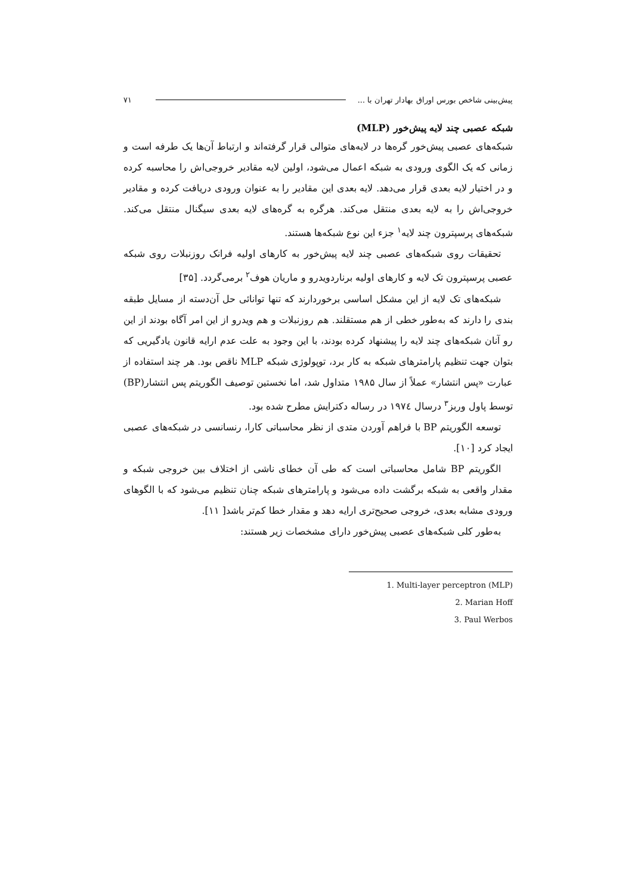پیش‌بینی شاخص بورس اوراق بهادار تهران با ... ۷۱
شبکه عصبی چند لایه پیش‌خور (MLP)
شبکه‌های عصبی پیش‌خور گره‌ها در لایه‌های متوالی قرار گرفته‌اند و ارتباط آن‌ها یک طرفه است و زمانی که یک الگوی ورودی به شبکه اعمال می‌شود، اولین لایه مقادیر خروجی‌اش را محاسبه کرده و در اختیار لایه بعدی قرار می‌دهد. لایه بعدی این مقادیر را به عنوان ورودی دریافت کرده و مقادیر خروجی‌اش را به لایه بعدی منتقل می‌کند. هرگره به گره‌های لایه بعدی سیگنال منتقل می‌کند. شبکه‌های پرسپترون چند لایه<sup>۱</sup> جزء این نوع شبکه‌ها هستند.
تحقیقات روی شبکه‌های عصبی چند لایه پیش‌خور به کارهای اولیه فرانک روزنبلات روی شبکه عصبی پرسپترون تک لایه و کارهای اولیه برناردویدرو و ماریان هوف<sup>۲</sup> برمی‌گردد. [۳۵]
شبکه‌های تک لایه از این مشکل اساسی برخوردارند که تنها توانائی حل آن‌دسته از مسایل طبقه بندی را دارند که به‌طور خطی از هم مستقلند. هم روزنبلات و هم ویدرو از این امر آگاه بودند از این رو آنان شبکه‌های چند لایه را پیشنهاد کرده بودند، با این وجود به علت عدم ارایه قانون یادگیریی که بتوان جهت تنظیم پارامترهای شبکه به کار برد، توپولوژی شبکه MLP ناقص بود. هر چند استفاده از عبارت «پس انتشار» عملاً از سال ۱۹۸۵ متداول شد، اما نخستین توصیف الگوریتم پس انتشار(BP) توسط پاول وربز<sup>۳</sup> درسال ۱۹۷٤ در رساله دکترایش مطرح شده بود.
توسعه الگوریتم BP با فراهم آوردن متدی از نظر محاسباتی کارا، رنسانسی در شبکه‌های عصبی ایجاد کرد [۱۰].
الگوریتم BP شامل محاسباتی است که طی آن خطای ناشی از اختلاف بین خروجی شبکه و مقدار واقعی به شبکه برگشت داده می‌شود و پارامترهای شبکه چنان تنظیم می‌شود که با الگوهای ورودی مشابه بعدی، خروجی صحیح‌تری ارایه دهد و مقدار خطا کم‌تر باشد[ ۱۱].
به‌طور کلی شبکه‌های عصبی پیش‌خور دارای مشخصات زیر هستند:
1. Multi-layer perceptron (MLP)
2. Marian Hoff
3. Paul Werbos